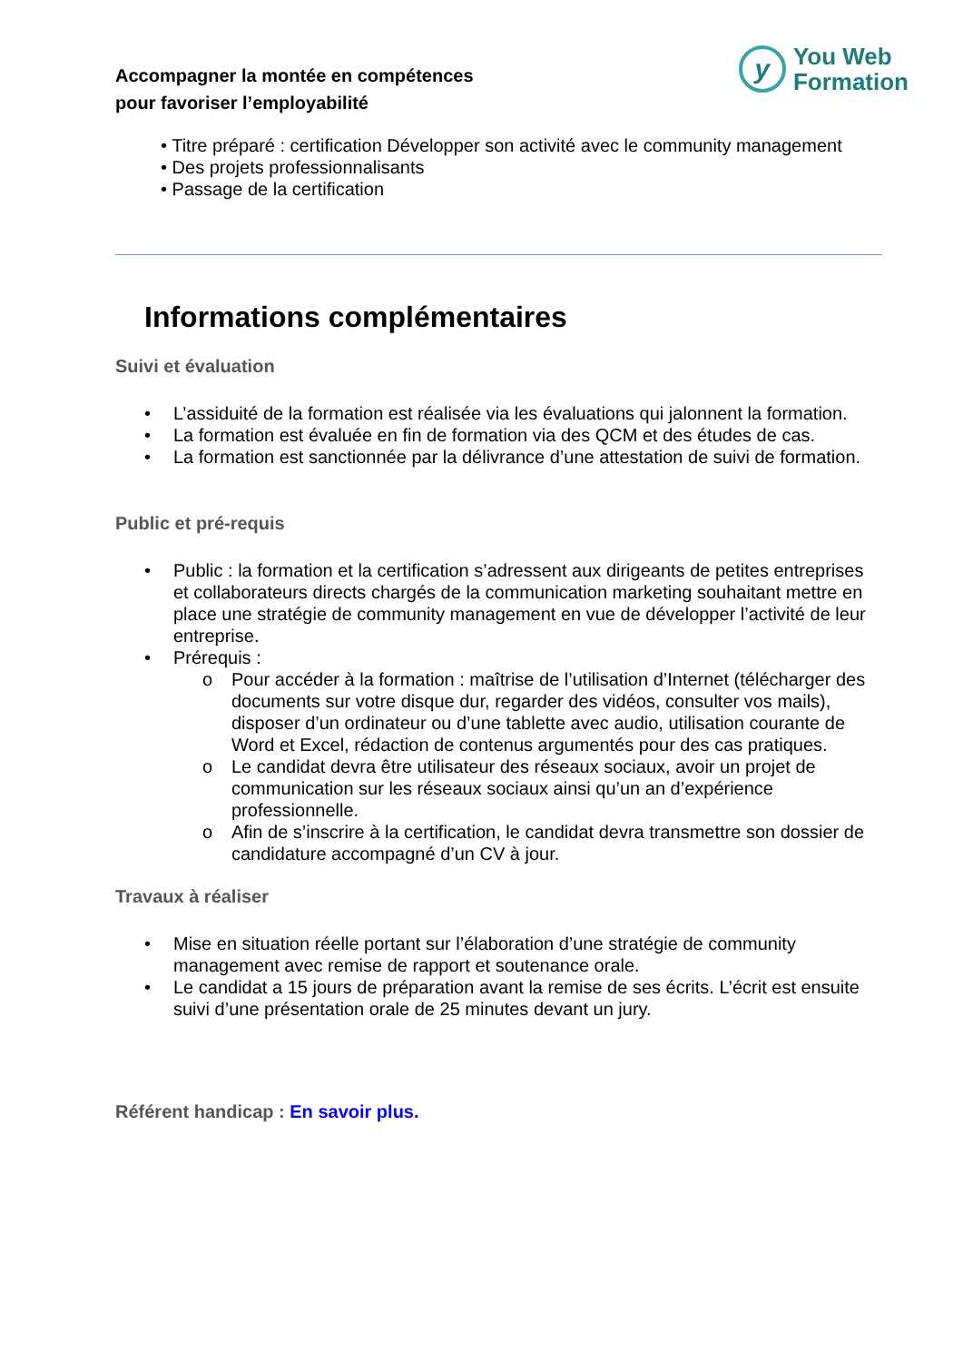Accompagner la montée en compétences
pour favoriser l’employabilité
y
You Web
Formation
• Titre préparé : certification Développer son activité avec le community management
• Des projets professionnalisants
• Passage de la certification
Informations complémentaires
Suivi et évaluation
• L’assiduité de la formation est réalisée via les évaluations qui jalonnent la formation.
• La formation est évaluée en fin de formation via des QCM et des études de cas.
• La formation est sanctionnée par la délivrance d’une attestation de suivi de formation.
Public et pré-requis
• Public : la formation et la certification s’adressent aux dirigeants de petites entreprises et collaborateurs directs chargés de la communication marketing souhaitant mettre en place une stratégie de community management en vue de développer l’activité de leur entreprise.
• Prérequis :
o Pour accéder à la formation : maîtrise de l’utilisation d’Internet (télécharger des documents sur votre disque dur, regarder des vidéos, consulter vos mails), disposer d’un ordinateur ou d’une tablette avec audio, utilisation courante de Word et Excel, rédaction de contenus argumentés pour des cas pratiques.
o Le candidat devra être utilisateur des réseaux sociaux, avoir un projet de communication sur les réseaux sociaux ainsi qu’un an d’expérience professionnelle.
o Afin de s’inscrire à la certification, le candidat devra transmettre son dossier de candidature accompagné d’un CV à jour.
Travaux à réaliser
• Mise en situation réelle portant sur l’élaboration d’une stratégie de community management avec remise de rapport et soutenance orale.
• Le candidat a 15 jours de préparation avant la remise de ses écrits. L’écrit est ensuite suivi d’une présentation orale de 25 minutes devant un jury.
Référent handicap : En savoir plus.